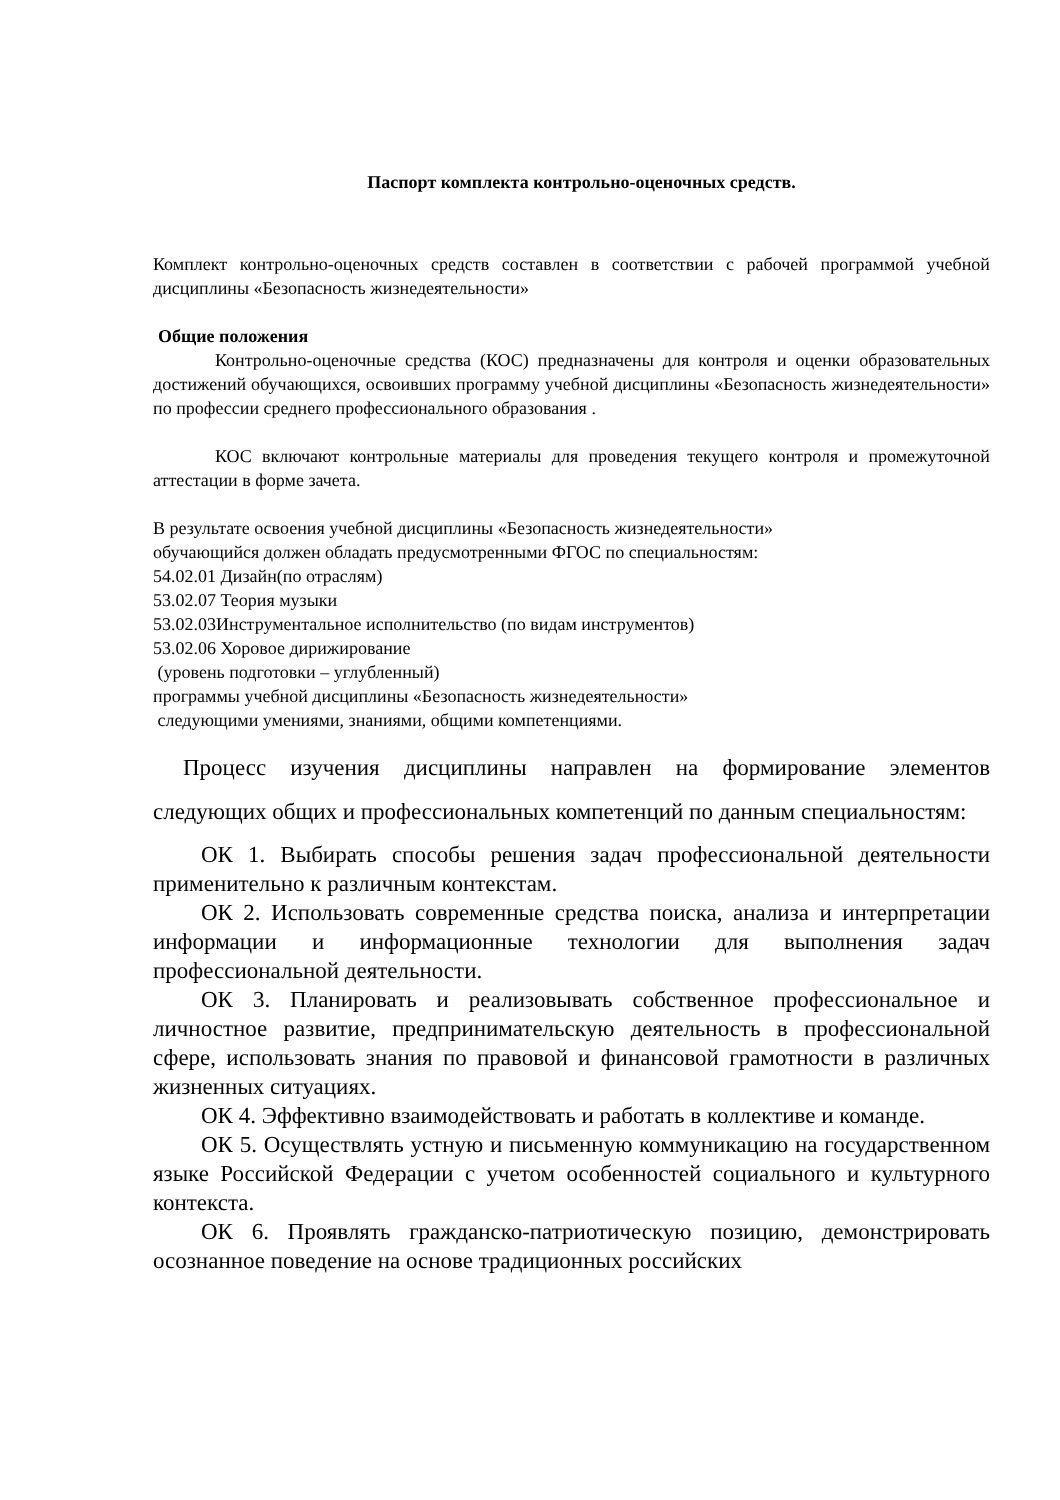Паспорт комплекта контрольно-оценочных средств.
Комплект контрольно-оценочных средств составлен в соответствии с рабочей программой учебной дисциплины «Безопасность жизнедеятельности»
Общие положения
Контрольно-оценочные средства (КОС) предназначены для контроля и оценки образовательных достижений обучающихся, освоивших программу учебной дисциплины «Безопасность жизнедеятельности» по профессии среднего профессионального образования .
КОС включают контрольные материалы для проведения текущего контроля и промежуточной аттестации в форме зачета.
В результате освоения учебной дисциплины «Безопасность жизнедеятельности»
обучающийся должен обладать предусмотренными ФГОС по специальностям:
54.02.01 Дизайн(по отраслям)
53.02.07 Теория музыки
53.02.03Инструментальное исполнительство (по видам инструментов)
53.02.06 Хоровое дирижирование
(уровень подготовки – углубленный)
программы учебной дисциплины «Безопасность жизнедеятельности»
следующими умениями, знаниями, общими компетенциями.
Процесс изучения дисциплины направлен на формирование элементов следующих общих и профессиональных компетенций по данным специальностям:
ОК 1. Выбирать способы решения задач профессиональной деятельности применительно к различным контекстам.
ОК 2. Использовать современные средства поиска, анализа и интерпретации информации и информационные технологии для выполнения задач профессиональной деятельности.
ОК 3. Планировать и реализовывать собственное профессиональное и личностное развитие, предпринимательскую деятельность в профессиональной сфере, использовать знания по правовой и финансовой грамотности в различных жизненных ситуациях.
ОК 4. Эффективно взаимодействовать и работать в коллективе и команде.
ОК 5. Осуществлять устную и письменную коммуникацию на государственном языке Российской Федерации с учетом особенностей социального и культурного контекста.
ОК 6. Проявлять гражданско-патриотическую позицию, демонстрировать осознанное поведение на основе традиционных российских